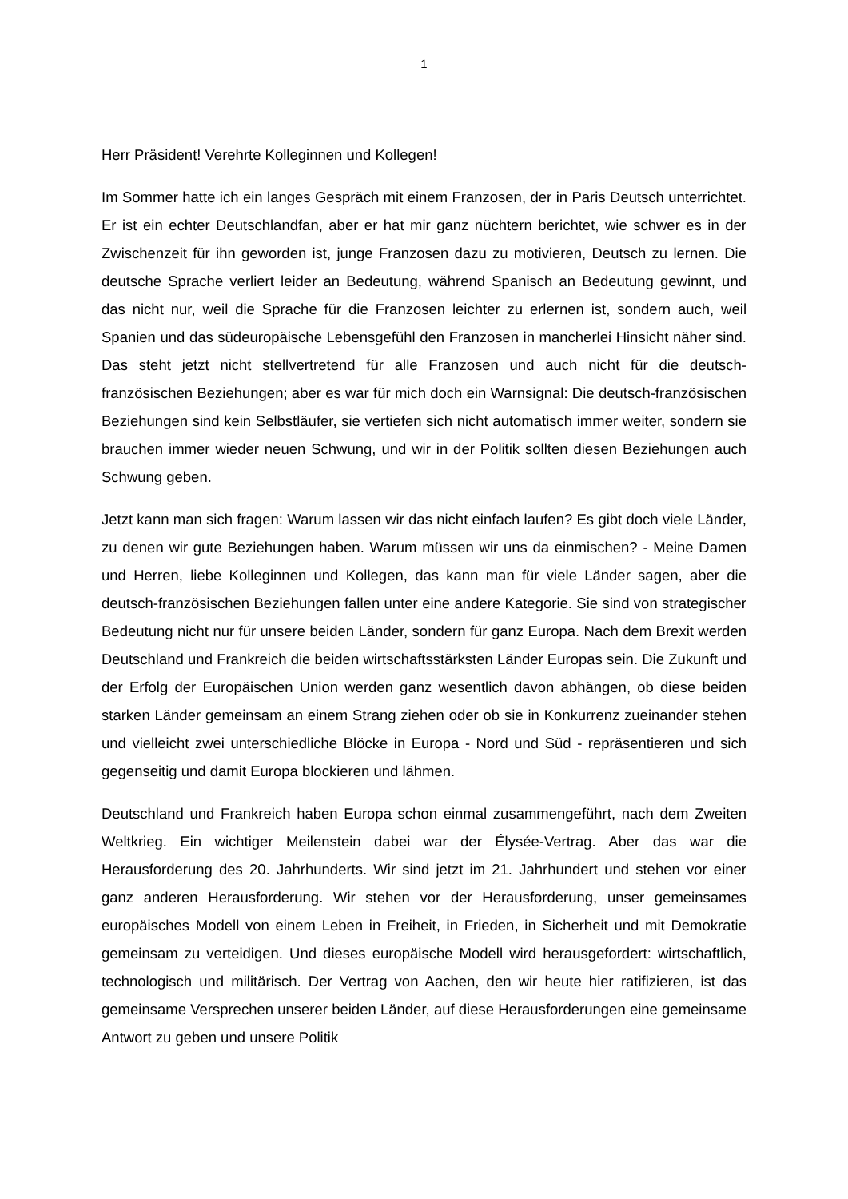1
Herr Präsident! Verehrte Kolleginnen und Kollegen!
Im Sommer hatte ich ein langes Gespräch mit einem Franzosen, der in Paris Deutsch unterrichtet. Er ist ein echter Deutschlandfan, aber er hat mir ganz nüchtern berichtet, wie schwer es in der Zwischenzeit für ihn geworden ist, junge Franzosen dazu zu motivieren, Deutsch zu lernen. Die deutsche Sprache verliert leider an Bedeutung, während Spanisch an Bedeutung gewinnt, und das nicht nur, weil die Sprache für die Franzosen leichter zu erlernen ist, sondern auch, weil Spanien und das südeuropäische Lebensgefühl den Franzosen in mancherlei Hinsicht näher sind. Das steht jetzt nicht stellvertretend für alle Franzosen und auch nicht für die deutsch-französischen Beziehungen; aber es war für mich doch ein Warnsignal: Die deutsch-französischen Beziehungen sind kein Selbstläufer, sie vertiefen sich nicht automatisch immer weiter, sondern sie brauchen immer wieder neuen Schwung, und wir in der Politik sollten diesen Beziehungen auch Schwung geben.
Jetzt kann man sich fragen: Warum lassen wir das nicht einfach laufen? Es gibt doch viele Länder, zu denen wir gute Beziehungen haben. Warum müssen wir uns da einmischen? - Meine Damen und Herren, liebe Kolleginnen und Kollegen, das kann man für viele Länder sagen, aber die deutsch-französischen Beziehungen fallen unter eine andere Kategorie. Sie sind von strategischer Bedeutung nicht nur für unsere beiden Länder, sondern für ganz Europa. Nach dem Brexit werden Deutschland und Frankreich die beiden wirtschaftsstärksten Länder Europas sein. Die Zukunft und der Erfolg der Europäischen Union werden ganz wesentlich davon abhängen, ob diese beiden starken Länder gemeinsam an einem Strang ziehen oder ob sie in Konkurrenz zueinander stehen und vielleicht zwei unterschiedliche Blöcke in Europa - Nord und Süd - repräsentieren und sich gegenseitig und damit Europa blockieren und lähmen.
Deutschland und Frankreich haben Europa schon einmal zusammengeführt, nach dem Zweiten Weltkrieg. Ein wichtiger Meilenstein dabei war der Élysée-Vertrag. Aber das war die Herausforderung des 20. Jahrhunderts. Wir sind jetzt im 21. Jahrhundert und stehen vor einer ganz anderen Herausforderung. Wir stehen vor der Herausforderung, unser gemeinsames europäisches Modell von einem Leben in Freiheit, in Frieden, in Sicherheit und mit Demokratie gemeinsam zu verteidigen. Und dieses europäische Modell wird herausgefordert: wirtschaftlich, technologisch und militärisch. Der Vertrag von Aachen, den wir heute hier ratifizieren, ist das gemeinsame Versprechen unserer beiden Länder, auf diese Herausforderungen eine gemeinsame Antwort zu geben und unsere Politik